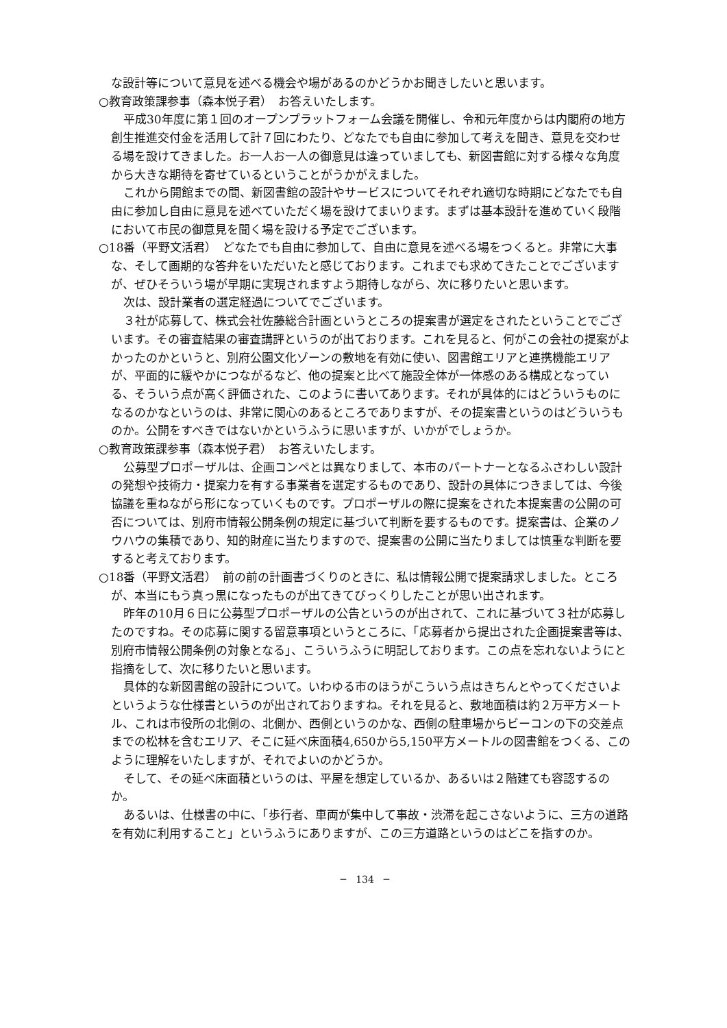な設計等について意見を述べる機会や場があるのかどうかお聞きしたいと思います。
○教育政策課参事（森本悦子君）　お答えいたします。
平成30年度に第１回のオープンプラットフォーム会議を開催し、令和元年度からは内閣府の地方創生推進交付金を活用して計７回にわたり、どなたでも自由に参加して考えを聞き、意見を交わせる場を設けてきました。お一人お一人の御意見は違っていましても、新図書館に対する様々な角度から大きな期待を寄せているということがうかがえました。
これから開館までの間、新図書館の設計やサービスについてそれぞれ適切な時期にどなたでも自由に参加し自由に意見を述べていただく場を設けてまいります。まずは基本設計を進めていく段階において市民の御意見を聞く場を設ける予定でございます。
○18番（平野文活君）　どなたでも自由に参加して、自由に意見を述べる場をつくると。非常に大事な、そして画期的な答弁をいただいたと感じております。これまでも求めてきたことでございますが、ぜひそういう場が早期に実現されますよう期待しながら、次に移りたいと思います。
次は、設計業者の選定経過についてでございます。
３社が応募して、株式会社佐藤総合計画というところの提案書が選定をされたということでございます。その審査結果の審査講評というのが出ております。これを見ると、何がこの会社の提案がよかったのかというと、別府公園文化ゾーンの敷地を有効に使い、図書館エリアと連携機能エリアが、平面的に緩やかにつながるなど、他の提案と比べて施設全体が一体感のある構成となっている、そういう点が高く評価された、このように書いてあります。それが具体的にはどういうものになるのかなというのは、非常に関心のあるところでありますが、その提案書というのはどういうものか。公開をすべきではないかというふうに思いますが、いかがでしょうか。
○教育政策課参事（森本悦子君）　お答えいたします。
公募型プロポーザルは、企画コンペとは異なりまして、本市のパートナーとなるふさわしい設計の発想や技術力・提案力を有する事業者を選定するものであり、設計の具体につきましては、今後協議を重ねながら形になっていくものです。プロポーザルの際に提案をされた本提案書の公開の可否については、別府市情報公開条例の規定に基づいて判断を要するものです。提案書は、企業のノウハウの集積であり、知的財産に当たりますので、提案書の公開に当たりましては慎重な判断を要すると考えております。
○18番（平野文活君）　前の前の計画書づくりのときに、私は情報公開で提案請求しました。ところが、本当にもう真っ黒になったものが出てきてびっくりしたことが思い出されます。
昨年の10月６日に公募型プロポーザルの公告というのが出されて、これに基づいて３社が応募したのですね。その応募に関する留意事項というところに、「応募者から提出された企画提案書等は、別府市情報公開条例の対象となる」、こういうふうに明記しております。この点を忘れないようにと指摘をして、次に移りたいと思います。
具体的な新図書館の設計について。いわゆる市のほうがこういう点はきちんとやってくださいよというような仕様書というのが出されておりますね。それを見ると、敷地面積は約２万平方メートル、これは市役所の北側の、北側か、西側というのかな、西側の駐車場からビーコンの下の交差点までの松林を含むエリア、そこに延べ床面積4,650から5,150平方メートルの図書館をつくる、このように理解をいたしますが、それでよいのかどうか。
そして、その延べ床面積というのは、平屋を想定しているか、あるいは２階建ても容認するのか。
あるいは、仕様書の中に、「歩行者、車両が集中して事故・渋滞を起こさないように、三方の道路を有効に利用すること」というふうにありますが、この三方道路というのはどこを指すのか。
─　134　─